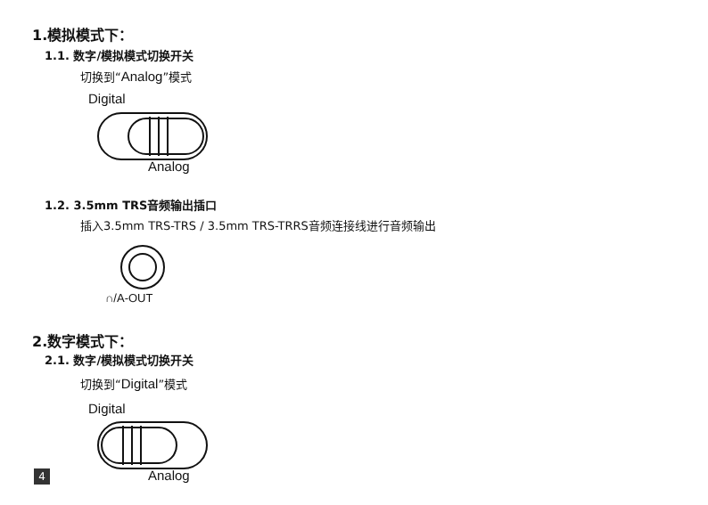1.模拟模式下：
1.1. 数字/模拟模式切换开关
切换到“Analog”模式
Digital
Analog
1.2. 3.5mm TRS音频输出插口
插入3.5mm TRS-TRS / 3.5mm TRS-TRRS音频连接线进行音频输出
∩/A-OUT
2.数字模式下：
2.1. 数字/模拟模式切换开关
切换到“Digital”模式
Digital
4 Analog